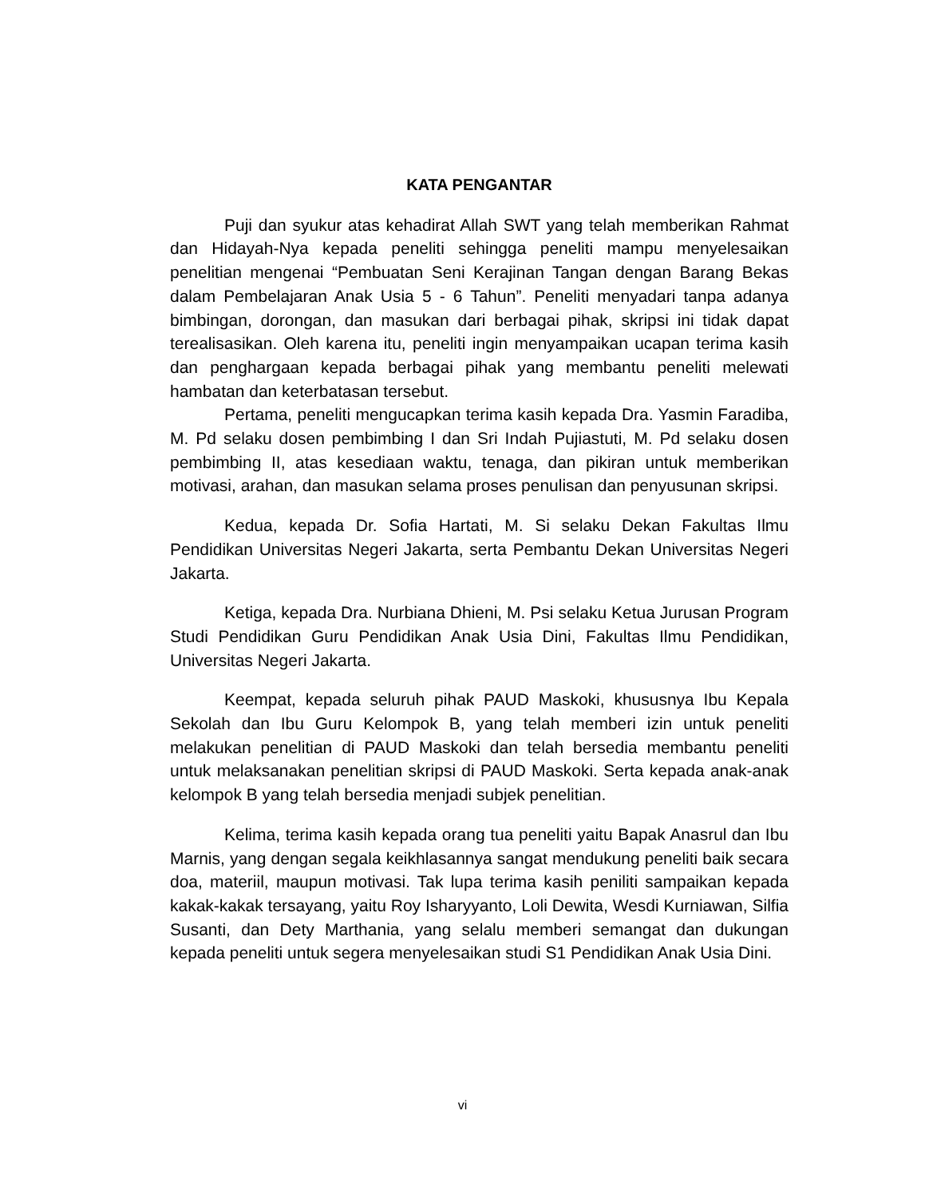KATA PENGANTAR
Puji dan syukur atas kehadirat Allah SWT yang telah memberikan Rahmat dan Hidayah-Nya kepada peneliti sehingga peneliti mampu menyelesaikan penelitian mengenai “Pembuatan Seni Kerajinan Tangan dengan Barang Bekas dalam Pembelajaran Anak Usia 5 - 6 Tahun”. Peneliti menyadari tanpa adanya bimbingan, dorongan, dan masukan dari berbagai pihak, skripsi ini tidak dapat terealisasikan. Oleh karena itu, peneliti ingin menyampaikan ucapan terima kasih dan penghargaan kepada berbagai pihak yang membantu peneliti melewati hambatan dan keterbatasan tersebut.
Pertama, peneliti mengucapkan terima kasih kepada Dra. Yasmin Faradiba, M. Pd selaku dosen pembimbing I dan Sri Indah Pujiastuti, M. Pd selaku dosen pembimbing II, atas kesediaan waktu, tenaga, dan pikiran untuk memberikan motivasi, arahan, dan masukan selama proses penulisan dan penyusunan skripsi.
Kedua, kepada Dr. Sofia Hartati, M. Si selaku Dekan Fakultas Ilmu Pendidikan Universitas Negeri Jakarta, serta Pembantu Dekan Universitas Negeri Jakarta.
Ketiga, kepada Dra. Nurbiana Dhieni, M. Psi selaku Ketua Jurusan Program Studi Pendidikan Guru Pendidikan Anak Usia Dini, Fakultas Ilmu Pendidikan, Universitas Negeri Jakarta.
Keempat, kepada seluruh pihak PAUD Maskoki, khususnya Ibu Kepala Sekolah dan Ibu Guru Kelompok B, yang telah memberi izin untuk peneliti melakukan penelitian di PAUD Maskoki dan telah bersedia membantu peneliti untuk melaksanakan penelitian skripsi di PAUD Maskoki. Serta kepada anak-anak kelompok B yang telah bersedia menjadi subjek penelitian.
Kelima, terima kasih kepada orang tua peneliti yaitu Bapak Anasrul dan Ibu Marnis, yang dengan segala keikhlasannya sangat mendukung peneliti baik secara doa, materiil, maupun motivasi. Tak lupa terima kasih peniliti sampaikan kepada kakak-kakak tersayang, yaitu Roy Isharyyanto, Loli Dewita, Wesdi Kurniawan, Silfia Susanti, dan Dety Marthania, yang selalu memberi semangat dan dukungan kepada peneliti untuk segera menyelesaikan studi S1 Pendidikan Anak Usia Dini.
vi